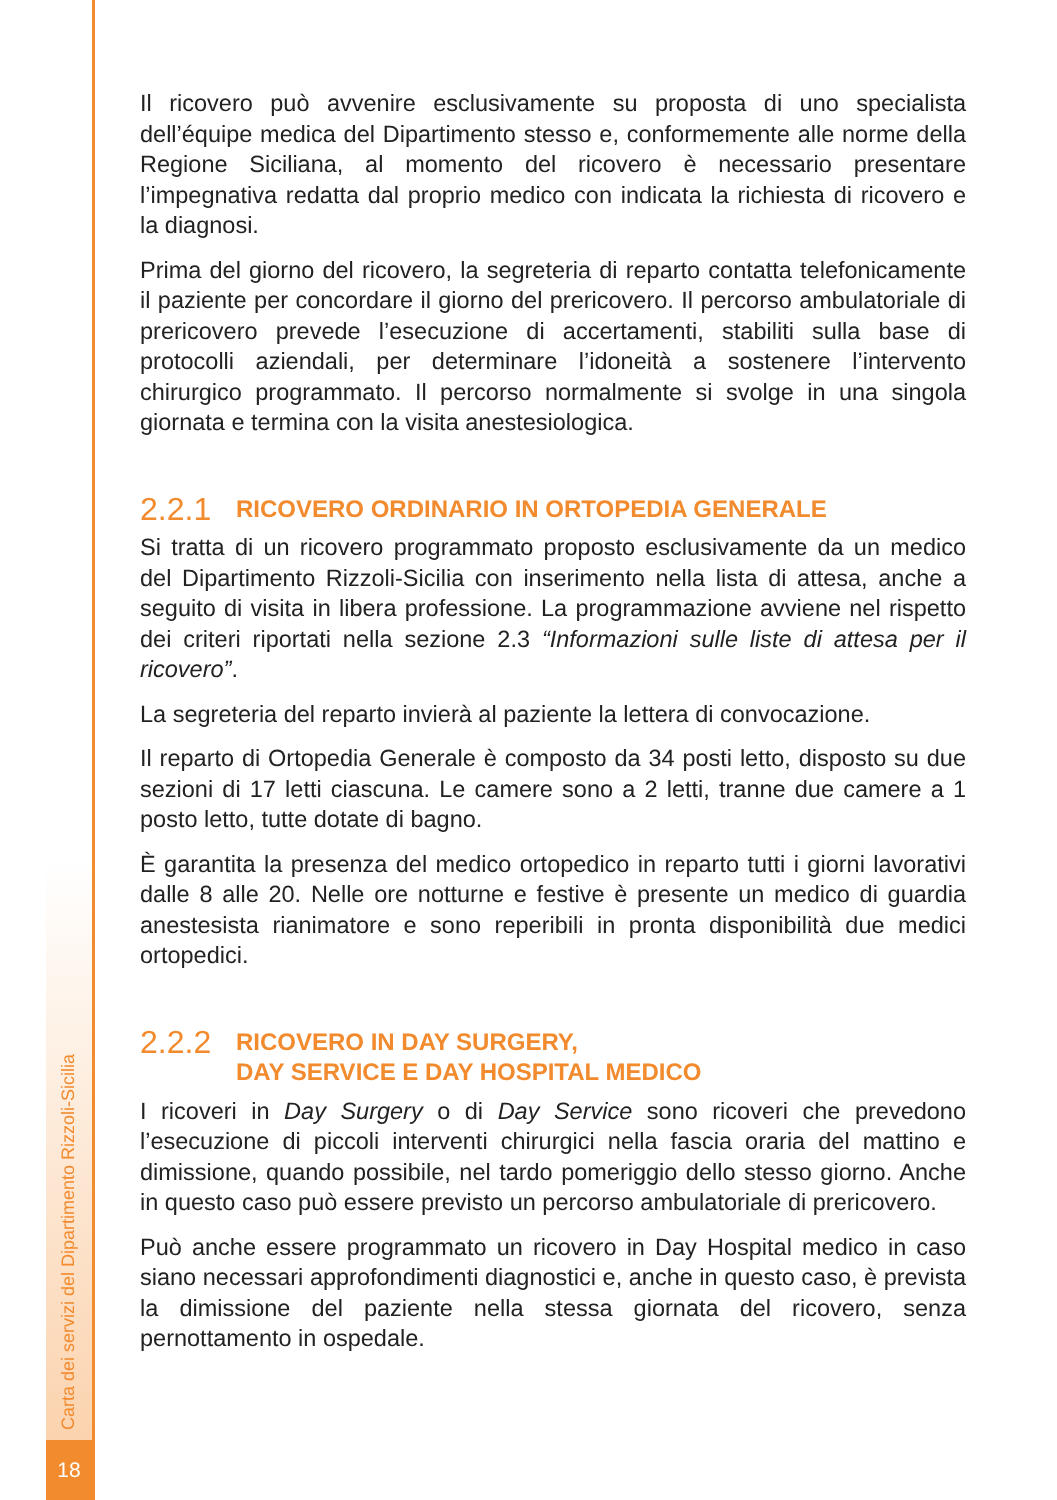Carta dei servizi del Dipartimento Rizzoli-Sicilia
18
Il ricovero può avvenire esclusivamente su proposta di uno specialista dell’équipe medica del Dipartimento stesso e, conformemente alle norme della Regione Siciliana, al momento del ricovero è necessario presentare l’impegnativa redatta dal proprio medico con indicata la richiesta di ricovero e la diagnosi.
Prima del giorno del ricovero, la segreteria di reparto contatta telefonicamente il paziente per concordare il giorno del prericovero. Il percorso ambulatoriale di prericovero prevede l’esecuzione di accertamenti, stabiliti sulla base di protocolli aziendali, per determinare l’idoneità a sostenere l’intervento chirurgico programmato. Il percorso normalmente si svolge in una singola giornata e termina con la visita anestesiologica.
2.2.1 RICOVERO ORDINARIO IN ORTOPEDIA GENERALE
Si tratta di un ricovero programmato proposto esclusivamente da un medico del Dipartimento Rizzoli-Sicilia con inserimento nella lista di attesa, anche a seguito di visita in libera professione. La programmazione avviene nel rispetto dei criteri riportati nella sezione 2.3 “Informazioni sulle liste di attesa per il ricovero”.
La segreteria del reparto invierà al paziente la lettera di convocazione.
Il reparto di Ortopedia Generale è composto da 34 posti letto, disposto su due sezioni di 17 letti ciascuna. Le camere sono a 2 letti, tranne due camere a 1 posto letto, tutte dotate di bagno.
È garantita la presenza del medico ortopedico in reparto tutti i giorni lavorativi dalle 8 alle 20. Nelle ore notturne e festive è presente un medico di guardia anestesista rianimatore e sono reperibili in pronta disponibilità due medici ortopedici.
2.2.2 RICOVERO IN DAY SURGERY,
DAY SERVICE E DAY HOSPITAL MEDICO
I ricoveri in Day Surgery o di Day Service sono ricoveri che prevedono l’esecuzione di piccoli interventi chirurgici nella fascia oraria del mattino e dimissione, quando possibile, nel tardo pomeriggio dello stesso giorno. Anche in questo caso può essere previsto un percorso ambulatoriale di prericovero.
Può anche essere programmato un ricovero in Day Hospital medico in caso siano necessari approfondimenti diagnostici e, anche in questo caso, è prevista la dimissione del paziente nella stessa giornata del ricovero, senza pernottamento in ospedale.